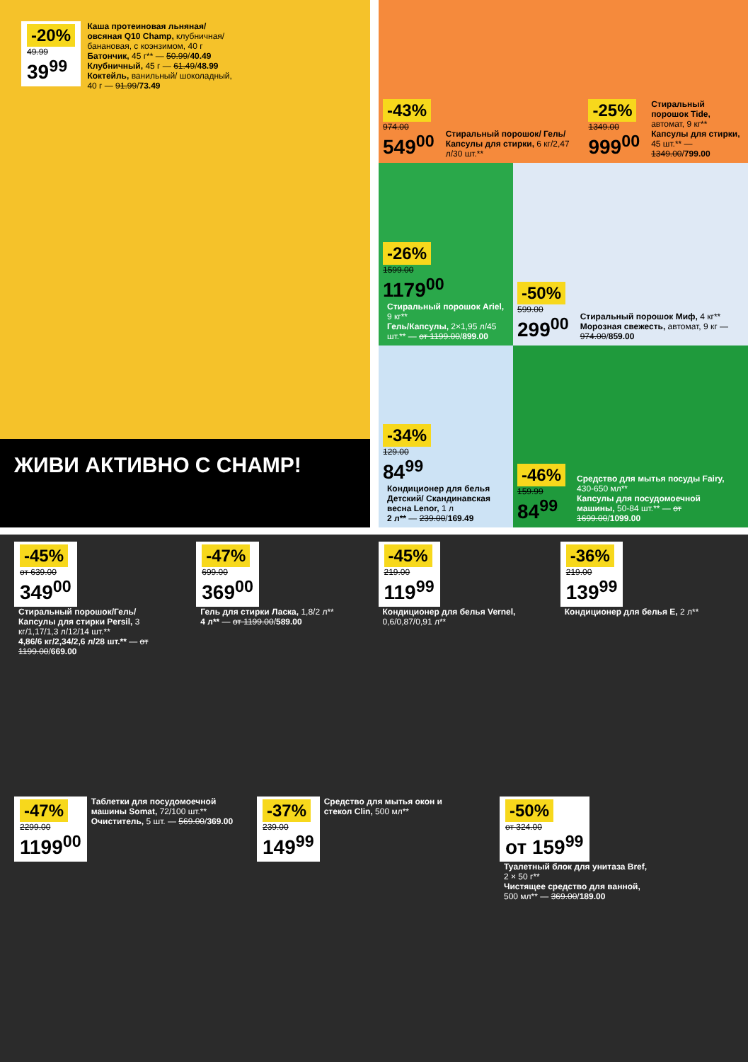-20% 49.99 39<sup>99</sup> Каша протеиновая льняная/ овсяная Q10 Champ, клубничная/банановая, с коэнзимом, 40 г
Батончик, 45 г** — 50.99/40.49
Клубничный, 45 г — 61.49/48.99
Коктейль, ванильный/ шоколадный, 40 г — 91.99/73.49
ЖИВИ АКТИВНО С CHAMP!
-43%
974.00
549<sup>00</sup>
Стиральный порошок/ Гель/Капсулы для стирки, 6 кг/2,47 л/30 шт.**
-25%
1349.00
999<sup>00</sup>
Стиральный порошок Tide, автомат, 9 кг**
Капсулы для стирки, 45 шт.** — 1349.00/799.00
-26%
1599.00
1179<sup>00</sup>
Стиральный порошок Ariel, 9 кг**
Гель/Капсулы, 2×1,95 л/45 шт.** — от 1199.00/899.00
-50%
599.00
299<sup>00</sup>
Стиральный порошок Миф, 4 кг**
Морозная свежесть, автомат, 9 кг — 974.00/859.00
-34%
129.00
84<sup>99</sup>
Кондиционер для белья Детский/ Скандинавская весна Lenor, 1 л
2 л** — 239.00/169.49
-46%
159.99
84<sup>99</sup>
Средство для мытья посуды Fairy, 430-650 мл**
Капсулы для посудомоечной машины, 50-84 шт.** — от 1699.00/1099.00
-45% от 639.00 349<sup>00</sup> Стиральный порошок/Гель/ Капсулы для стирки Persil, 3 кг/1,17/1,3 л/12/14 шт.**
4,86/6 кг/2,34/2,6 л/28 шт.** — от 1199.00/669.00
-47% 699.00 369<sup>00</sup>
Гель для стирки Ласка, 1,8/2 л**
4 л** — от 1199.00/589.00
-45% 219.00 119<sup>99</sup>
Кондиционер для белья Vernel, 0,6/0,87/0,91 л**
-36% 219.00 139<sup>99</sup> Кондиционер для белья E, 2 л**
-47% 2299.00 1199<sup>00</sup> Таблетки для посудомоечной машины Somat, 72/100 шт.**
Очиститель, 5 шт. — 569.00/369.00
-37% 239.00 149<sup>99</sup> Средство для мытья окон и стекол Clin, 500 мл**
-50% от 324.00 от 159<sup>99</sup> Туалетный блок для унитаза Bref, 2 × 50 г**
Чистящее средство для ванной, 500 мл** — 369.00/189.00